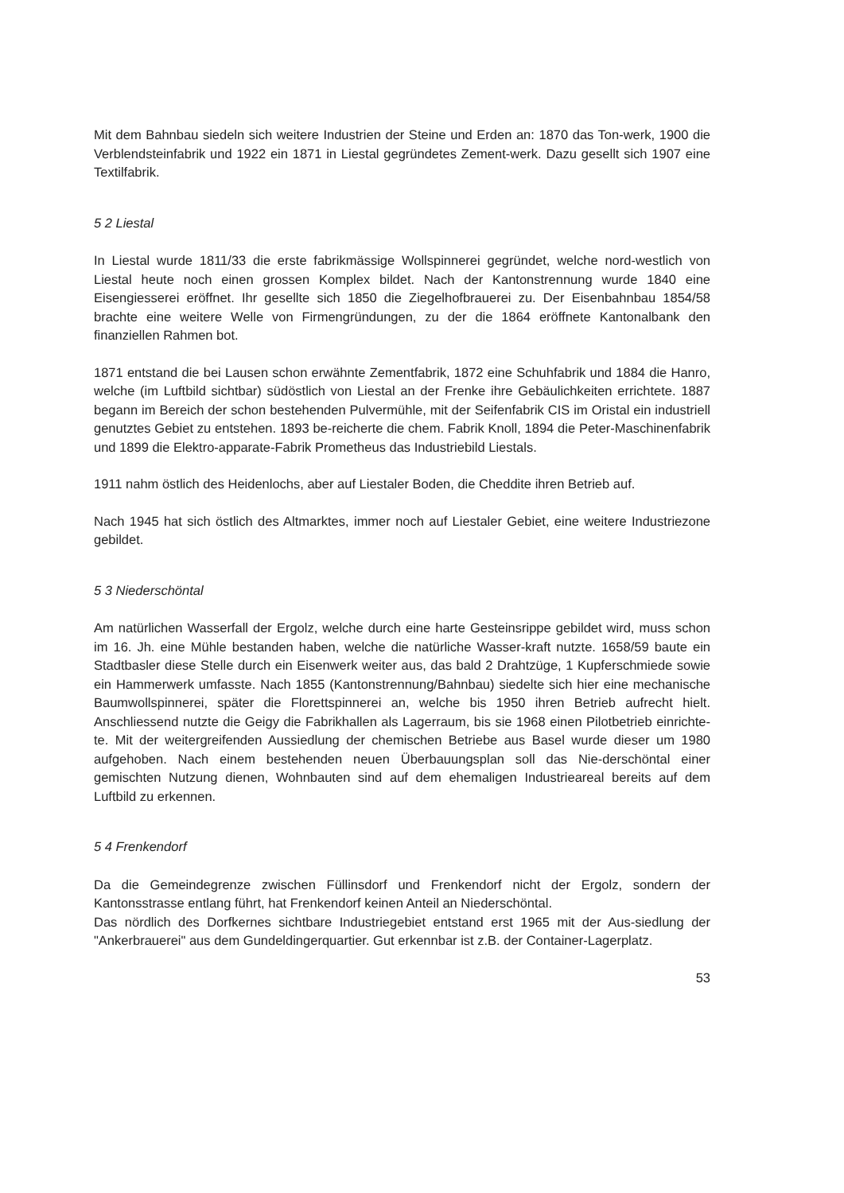Mit dem Bahnbau siedeln sich weitere Industrien der Steine und Erden an: 1870 das Ton-werk, 1900 die Verblendsteinfabrik und 1922 ein 1871 in Liestal gegründetes Zement-werk. Dazu gesellt sich 1907 eine Textilfabrik.
5 2 Liestal
In Liestal wurde 1811/33 die erste fabrikmässige Wollspinnerei gegründet, welche nord-westlich von Liestal heute noch einen grossen Komplex bildet. Nach der Kantonstrennung wurde 1840 eine Eisengiesserei eröffnet. Ihr gesellte sich 1850 die Ziegelhofbrauerei zu. Der Eisenbahnbau 1854/58 brachte eine weitere Welle von Firmengründungen, zu der die 1864 eröffnete Kantonalbank den finanziellen Rahmen bot.
1871 entstand die bei Lausen schon erwähnte Zementfabrik, 1872 eine Schuhfabrik und 1884 die Hanro, welche (im Luftbild sichtbar) südöstlich von Liestal an der Frenke ihre Gebäulichkeiten errichtete. 1887 begann im Bereich der schon bestehenden Pulvermühle, mit der Seifenfabrik CIS im Oristal ein industriell genutztes Gebiet zu entstehen. 1893 be-reicherte die chem. Fabrik Knoll, 1894 die Peter-Maschinenfabrik und 1899 die Elektro-apparate-Fabrik Prometheus das Industriebild Liestals.
1911 nahm östlich des Heidenlochs, aber auf Liestaler Boden, die Cheddite ihren Betrieb auf.
Nach 1945 hat sich östlich des Altmarktes, immer noch auf Liestaler Gebiet, eine weitere Industriezone gebildet.
5 3 Niederschöntal
Am natürlichen Wasserfall der Ergolz, welche durch eine harte Gesteinsrippe gebildet wird, muss schon im 16. Jh. eine Mühle bestanden haben, welche die natürliche Wasser-kraft nutzte. 1658/59 baute ein Stadtbasler diese Stelle durch ein Eisenwerk weiter aus, das bald 2 Drahtzüge, 1 Kupferschmiede sowie ein Hammerwerk umfasste. Nach 1855 (Kantonstrennung/Bahnbau) siedelte sich hier eine mechanische Baumwollspinnerei, später die Florettspinnerei an, welche bis 1950 ihren Betrieb aufrecht hielt. Anschliessend nutzte die Geigy die Fabrikhallen als Lagerraum, bis sie 1968 einen Pilotbetrieb einrichte-te. Mit der weitergreifenden Aussiedlung der chemischen Betriebe aus Basel wurde dieser um 1980 aufgehoben. Nach einem bestehenden neuen Überbauungsplan soll das Nie-derschöntal einer gemischten Nutzung dienen, Wohnbauten sind auf dem ehemaligen Industrieareal bereits auf dem Luftbild zu erkennen.
5 4 Frenkendorf
Da die Gemeindegrenze zwischen Füllinsdorf und Frenkendorf nicht der Ergolz, sondern der Kantonsstrasse entlang führt, hat Frenkendorf keinen Anteil an Niederschöntal.
Das nördlich des Dorfkernes sichtbare Industriegebiet entstand erst 1965 mit der Aus-siedlung der "Ankerbrauerei" aus dem Gundeldingerquartier. Gut erkennbar ist z.B. der Container-Lagerplatz.
53